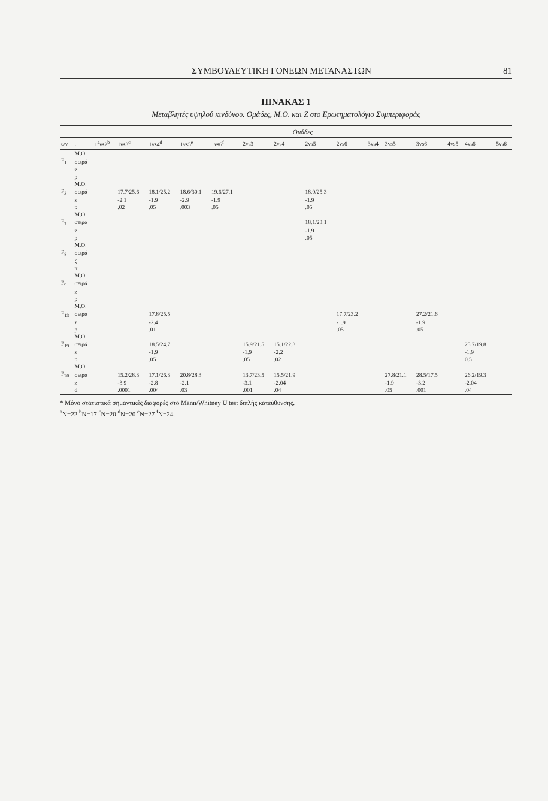ΣΥΜΒΟΥΛΕΥΤΙΚΗ ΓΟΝΕΩΝ ΜΕΤΑΝΑΣΤΩΝ 81
ΠΙΝΑΚΑΣ 1
Μεταβλητές υψηλού κινδύνου. Ομάδες, Μ.Ο. και Ζ στο Ερωτηματολόγιο Συμπεριφοράς
| | | Ομάδες | | | | | | | | | | | | | | |
| --- | --- | --- | --- | --- | --- | --- | --- | --- | --- | --- | --- | --- | --- | --- | --- | --- |
| c/v | . | 1<sup>a</sup>vs2<sup>b</sup> | 1vs3<sup>c</sup> | 1vs4<sup>d</sup> | 1vs5<sup>e</sup> | 1vs6<sup>f</sup> | 2vs3 | 2vs4 | 2vs5 | 2vs6 | 3vs4 | 3vs5 | 3vs6 | 4vs5 | 4vs6 | 5vs6 |
| | M.O. | | | | | | | | | | | | | | | |
| F<sub>1</sub> | σειρά | | | | | | | | | | | | | | | |
| | z | | | | | | | | | | | | | | | |
| | p | | | | | | | | | | | | | | | |
| | M.O. | | | | | | | | | | | | | | | |
| F<sub>3</sub> | σειρά | | 17.7/25.6 | 18.1/25.2 | 18.6/30.1 | 19.6/27.1 | | | 18.0/25.3 | | | | | | | |
| | z | | -2.1 | -1.9 | -2.9 | -1.9 | | | -1.9 | | | | | | | |
| | p | | .02 | .05 | .003 | .05 | | | .05 | | | | | | | |
| | M.O. | | | | | | | | | | | | | | | |
| F<sub>7</sub> | σειρά | | | | | | | | 18.1/23.1 | | | | | | | |
| | z | | | | | | | | -1.9 | | | | | | | |
| | p | | | | | | | | .05 | | | | | | | |
| | M.O. | | | | | | | | | | | | | | | |
| F<sub>8</sub> | σειρά | | | | | | | | | | | | | | | |
| | ζ | | | | | | | | | | | | | | | |
| | π | | | | | | | | | | | | | | | |
| | M.O. | | | | | | | | | | | | | | | |
| F<sub>9</sub> | σειρά | | | | | | | | | | | | | | | |
| | z | | | | | | | | | | | | | | | |
| | p | | | | | | | | | | | | | | | |
| | M.O. | | | | | | | | | | | | | | | |
| F<sub>13</sub> | σειρά | | | 17.8/25.5 | | | | | | 17.7/23.2 | | | 27.2/21.6 | | | |
| | z | | | -2.4 | | | | | | -1.9 | | | -1.9 | | | |
| | p | | | .01 | | | | | | .05 | | | .05 | | | |
| | M.O. | | | | | | | | | | | | | | | |
| F<sub>19</sub> | σειρά | | | 18.5/24.7 | | | 15.9/21.5 | 15.1/22.3 | | | | | | | 25.7/19.8 | |
| | z | | | -1.9 | | | -1.9 | -2.2 | | | | | | | -1.9 | |
| | p | | | .05 | | | .05 | .02 | | | | | | | 0.5 | |
| | M.O. | | | | | | | | | | | | | | | |
| F<sub>20</sub> | σειρά | | 15.2/28.3 | 17.1/26.3 | 20.8/28.3 | | 13.7/23.5 | 15.5/21.9 | | | | 27.8/21.1 | 28.5/17.5 | | 26.2/19.3 | |
| | z | | -3.9 | -2.8 | -2.1 | | -3.1 | -2.04 | | | | -1.9 | -3.2 | | -2.04 | |
| | d | | .0001 | .004 | .03 | | .001 | .04 | | | | .05 | .001 | | .04 | |
* Μόνο στατιστικά σημαντικές διαφορές στο Mann/Whitney U test διπλής κατεύθυνσης.
<sup>a</sup> N=22 <sup>b</sup>N=17 <sup>c</sup>N=20 <sup>d</sup>N=20 <sup>e</sup>N=27 <sup>f</sup>N=24.